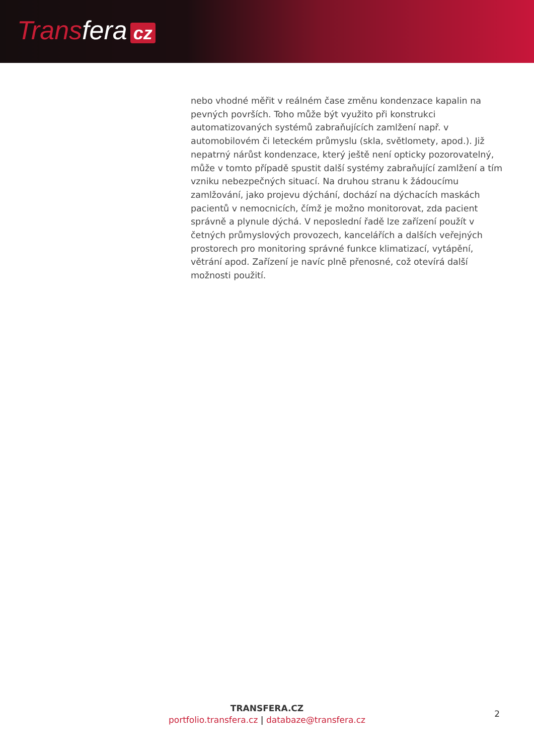Transfera cz
nebo vhodné měřit v reálném čase změnu kondenzace kapalin na pevných površích. Toho může být využito při konstrukci automatizovaných systémů zabraňujících zamlžení např. v automobilovém či leteckém průmyslu (skla, světlomety, apod.). Již nepatrný nárůst kondenzace, který ještě není opticky pozorovatelný, může v tomto případě spustit další systémy zabraňující zamlžení a tím vzniku nebezpečných situací. Na druhou stranu k žádoucímu zamlžování, jako projevu dýchání, dochází na dýchacích maskách pacientů v nemocnicích, čímž je možno monitorovat, zda pacient správně a plynule dýchá. V neposlední řadě lze zařízení použít v četných průmyslových provozech, kancelářích a dalších veřejných prostorech pro monitoring správné funkce klimatizací, vytápění, větrání apod. Zařízení je navíc plně přenosné, což otevírá další možnosti použití.
TRANSFERA.CZ
portfolio.transfera.cz | databaze@transfera.cz
2